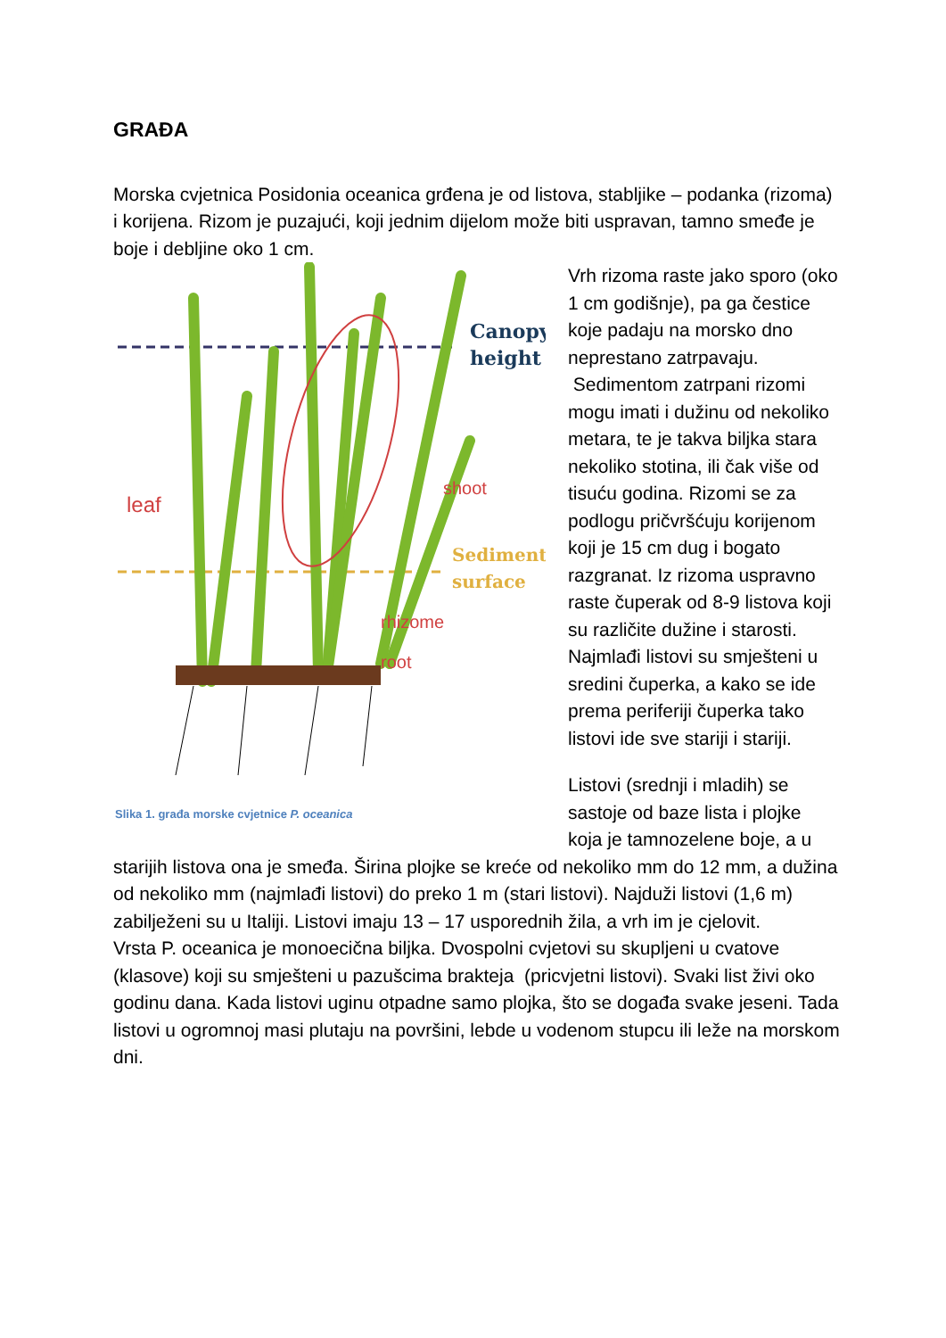GRAĐA
Morska cvjetnica Posidonia oceanica grđena je od listova, stabljike – podanka (rizoma) i korijena. Rizom je puzajući, koji jednim dijelom može biti uspravan, tamno smeđe je boje i debljine oko 1 cm.
Canopy
height
leaf
shoot
Sediment
surface
rhizome
root
Slika 1. građa morske cvjetnice P. oceanica
Vrh rizoma raste jako sporo (oko 1 cm godišnje), pa ga čestice koje padaju na morsko dno neprestano zatrpavaju.
Sedimentom zatrpani rizomi mogu imati i dužinu od nekoliko metara, te je takva biljka stara nekoliko stotina, ili čak više od tisuću godina. Rizomi se za podlogu pričvršćuju korijenom koji je 15 cm dug i bogato razgranat. Iz rizoma uspravno raste čuperak od 8-9 listova koji su različite dužine i starosti. Najmlađi listovi su smješteni u sredini čuperka, a kako se ide prema periferiji čuperka tako listovi ide sve stariji i stariji.
Listovi (srednji i mladih) se sastoje od baze lista i plojke koja je tamnozelene boje, a u starijih listova ona je smeđa. Širina plojke se kreće od nekoliko mm do 12 mm, a dužina od nekoliko mm (najmlađi listovi) do preko 1 m (stari listovi). Najduži listovi (1,6 m) zabilježeni su u Italiji. Listovi imaju 13 – 17 usporednih žila, a vrh im je cjelovit.
Vrsta P. oceanica je monoecična biljka. Dvospolni cvjetovi su skupljeni u cvatove (klasove) koji su smješteni u pazušcima brakteja (pricvjetni listovi). Svaki list živi oko godinu dana. Kada listovi uginu otpadne samo plojka, što se događa svake jeseni. Tada listovi u ogromnoj masi plutaju na površini, lebde u vodenom stupcu ili leže na morskom dni.